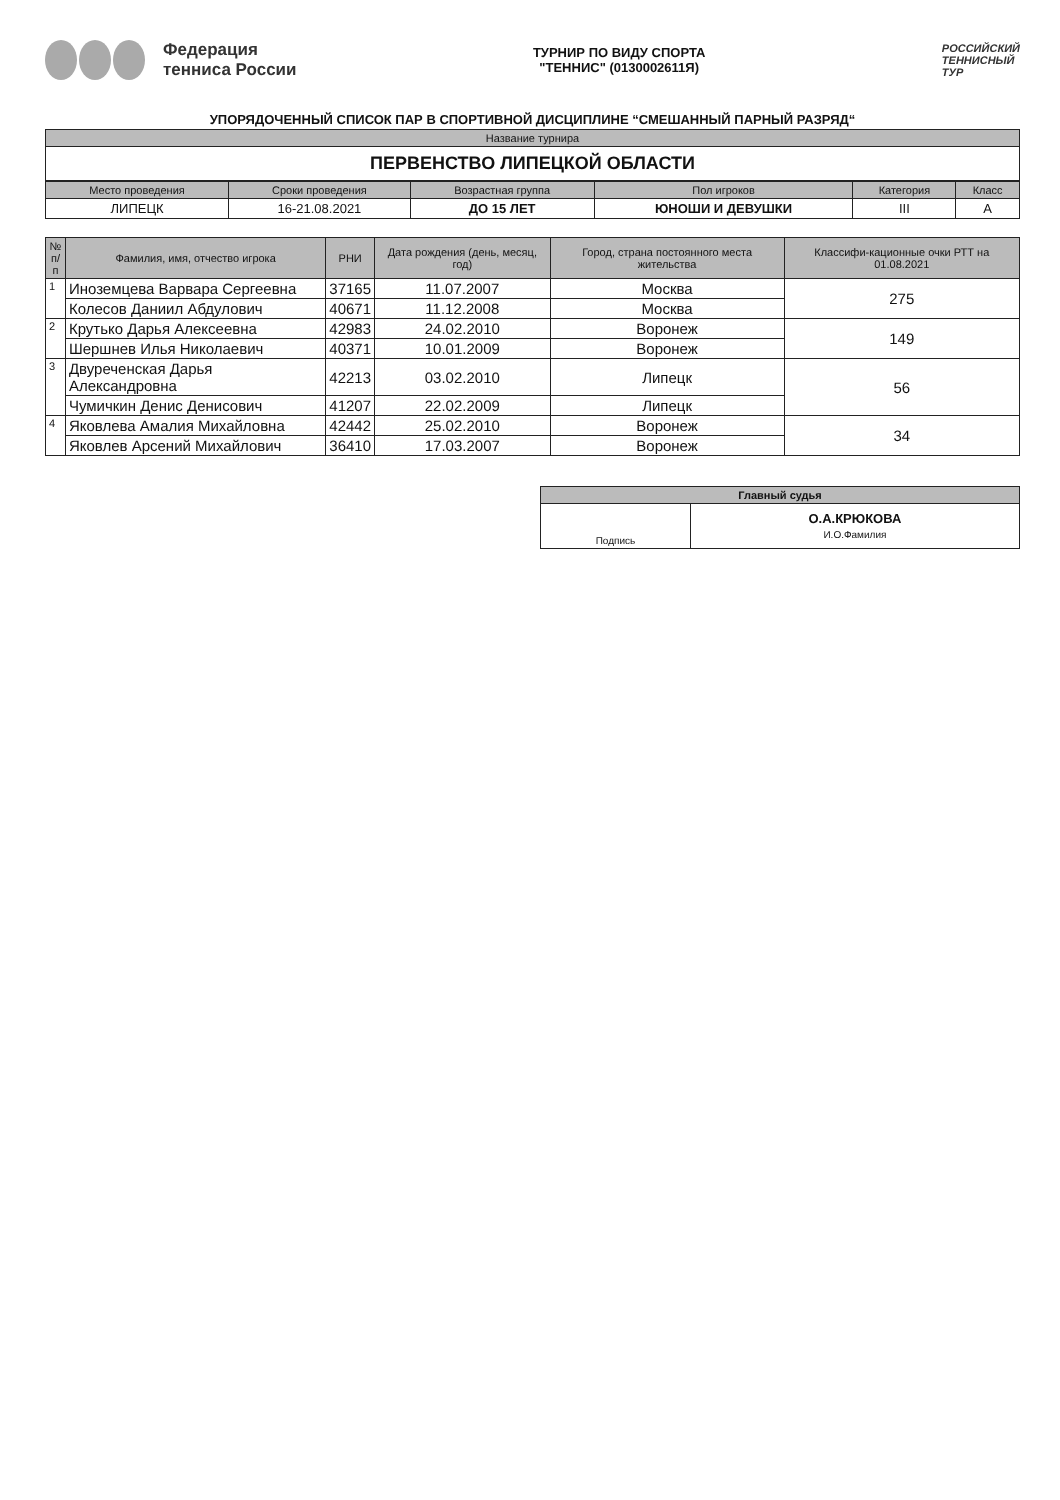Федерация
тенниса России
ТУРНИР ПО ВИДУ СПОРТА
"ТЕННИС" (0130002611Я)
РОССИЙСКИЙ
ТЕННИСНЫЙ
ТУР
УПОРЯДОЧЕННЫЙ СПИСОК ПАР В СПОРТИВНОЙ ДИСЦИПЛИНЕ “СМЕШАННЫЙ ПАРНЫЙ РАЗРЯД“
| Название турнира |
| --- |
| ПЕРВЕНСТВО ЛИПЕЦКОЙ ОБЛАСТИ |
| Место проведения | Сроки проведения | Возрастная группа | Пол игроков | Категория | Класс |
| --- | --- | --- | --- | --- | --- |
| ЛИПЕЦК | 16-21.08.2021 | ДО 15 ЛЕТ | ЮНОШИ И ДЕВУШКИ | III | А |
| № п/п | Фамилия, имя, отчество игрока | РНИ | Дата рождения (день, месяц, год) | Город, страна постоянного места жительства | Классифи-кационные очки РТТ на 01.08.2021 |
| --- | --- | --- | --- | --- | --- |
| 1 | Иноземцева Варвара Сергеевна | 37165 | 11.07.2007 | Москва | 275 |
| | Колесов Даниил Абдулович | 40671 | 11.12.2008 | Москва | |
| 2 | Крутько Дарья Алексеевна | 42983 | 24.02.2010 | Воронеж | 149 |
| | Шершнев Илья Николаевич | 40371 | 10.01.2009 | Воронеж | |
| 3 | Двуреченская Дарья Александровна | 42213 | 03.02.2010 | Липецк | 56 |
| | Чумичкин Денис Денисович | 41207 | 22.02.2009 | Липецк | |
| 4 | Яковлева Амалия Михайловна | 42442 | 25.02.2010 | Воронеж | 34 |
| | Яковлев Арсений Михайлович | 36410 | 17.03.2007 | Воронеж | |
| Главный судья | |
| --- | --- |
| Подпись | О.А.КРЮКОВА И.О.Фамилия |